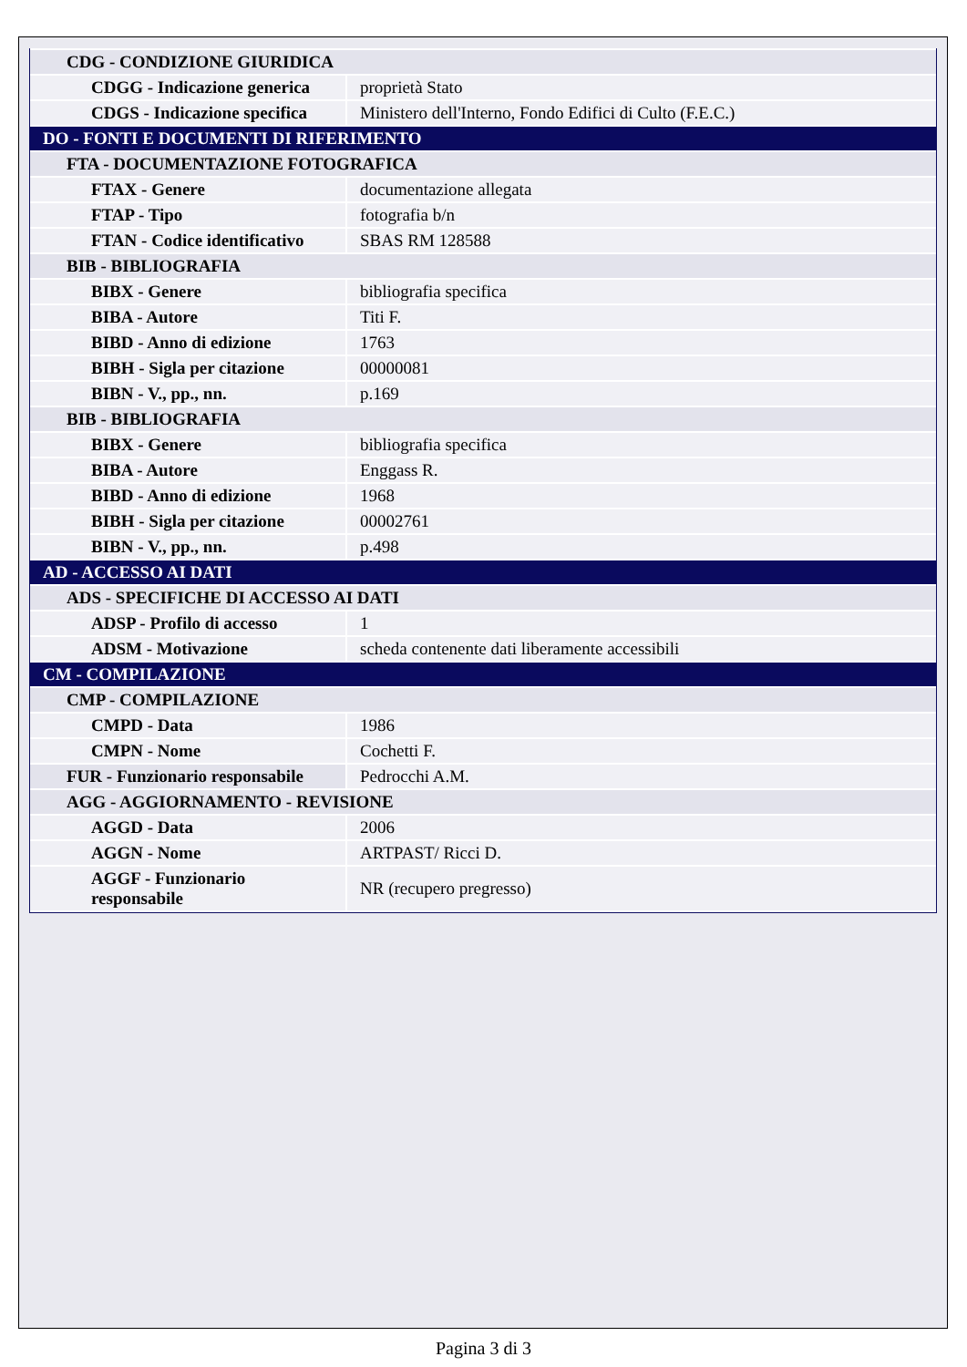| CDG - CONDIZIONE GIURIDICA | |
| CDGG - Indicazione generica | proprietà Stato |
| CDGS - Indicazione specifica | Ministero dell'Interno, Fondo Edifici di Culto (F.E.C.) |
| DO - FONTI E DOCUMENTI DI RIFERIMENTO | |
| FTA - DOCUMENTAZIONE FOTOGRAFICA | |
| FTAX - Genere | documentazione allegata |
| FTAP - Tipo | fotografia b/n |
| FTAN - Codice identificativo | SBAS RM 128588 |
| BIB - BIBLIOGRAFIA | |
| BIBX - Genere | bibliografia specifica |
| BIBA - Autore | Titi F. |
| BIBD - Anno di edizione | 1763 |
| BIBH - Sigla per citazione | 00000081 |
| BIBN - V., pp., nn. | p.169 |
| BIB - BIBLIOGRAFIA | |
| BIBX - Genere | bibliografia specifica |
| BIBA - Autore | Enggass R. |
| BIBD - Anno di edizione | 1968 |
| BIBH - Sigla per citazione | 00002761 |
| BIBN - V., pp., nn. | p.498 |
| AD - ACCESSO AI DATI | |
| ADS - SPECIFICHE DI ACCESSO AI DATI | |
| ADSP - Profilo di accesso | 1 |
| ADSM - Motivazione | scheda contenente dati liberamente accessibili |
| CM - COMPILAZIONE | |
| CMP - COMPILAZIONE | |
| CMPD - Data | 1986 |
| CMPN - Nome | Cochetti F. |
| FUR - Funzionario responsabile | Pedrocchi A.M. |
| AGG - AGGIORNAMENTO - REVISIONE | |
| AGGD - Data | 2006 |
| AGGN - Nome | ARTPAST/ Ricci D. |
| AGGF - Funzionario responsabile | NR (recupero pregresso) |
Pagina 3 di 3